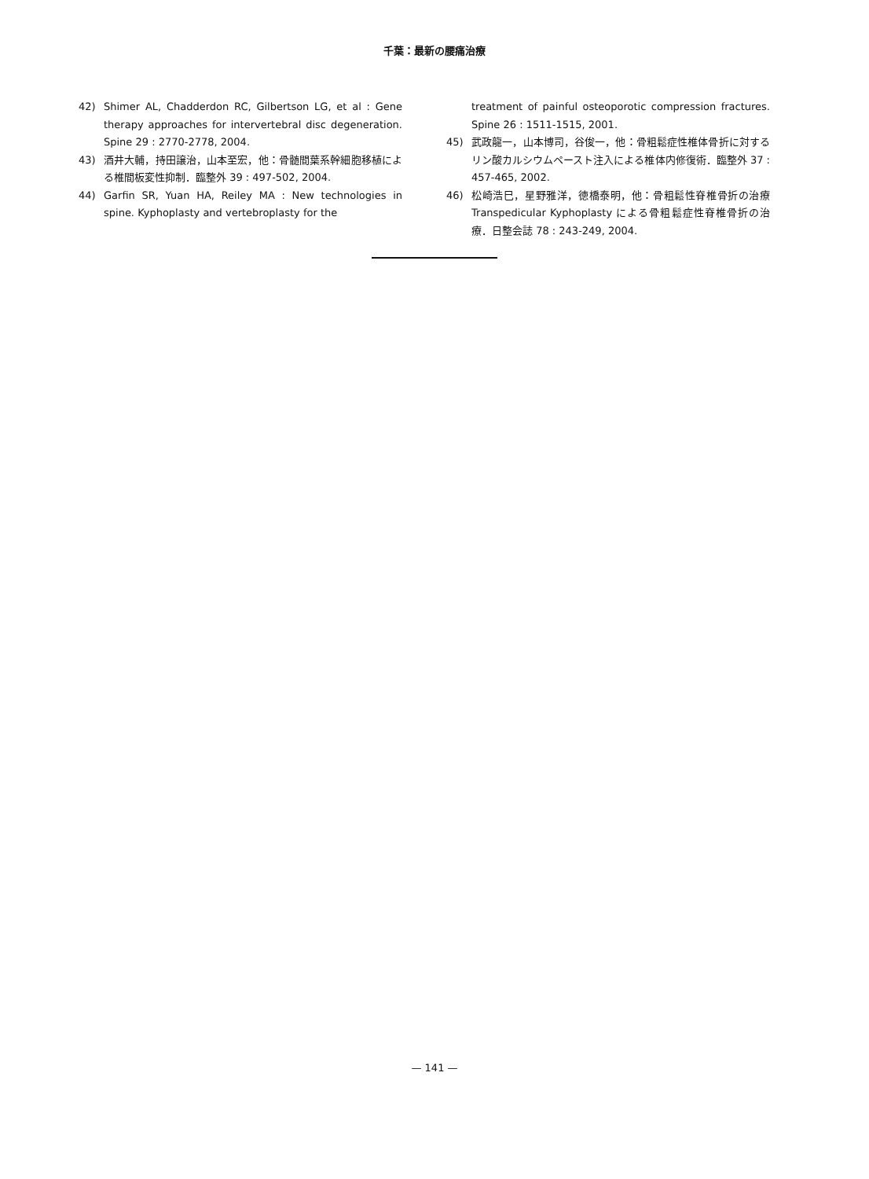千葉：最新の腰痛治療
42) Shimer AL, Chadderdon RC, Gilbertson LG, et al : Gene therapy approaches for intervertebral disc degeneration. Spine 29 : 2770-2778, 2004.
43) 酒井大輔，持田譲治，山本至宏，他：骨髄間葉系幹細胞移植による椎間板変性抑制．臨整外 39 : 497-502, 2004.
44) Garfin SR, Yuan HA, Reiley MA : New technologies in spine. Kyphoplasty and vertebroplasty for the
treatment of painful osteoporotic compression fractures. Spine 26 : 1511-1515, 2001.
45) 武政龍一，山本博司，谷俊一，他：骨粗鬆症性椎体骨折に対するリン酸カルシウムペースト注入による椎体内修復術．臨整外 37 : 457-465, 2002.
46) 松崎浩巳，星野雅洋，徳橋泰明，他：骨粗鬆性脊椎骨折の治療 Transpedicular Kyphoplasty による骨粗鬆症性脊椎骨折の治療．日整会誌 78 : 243-249, 2004.
— 141 —